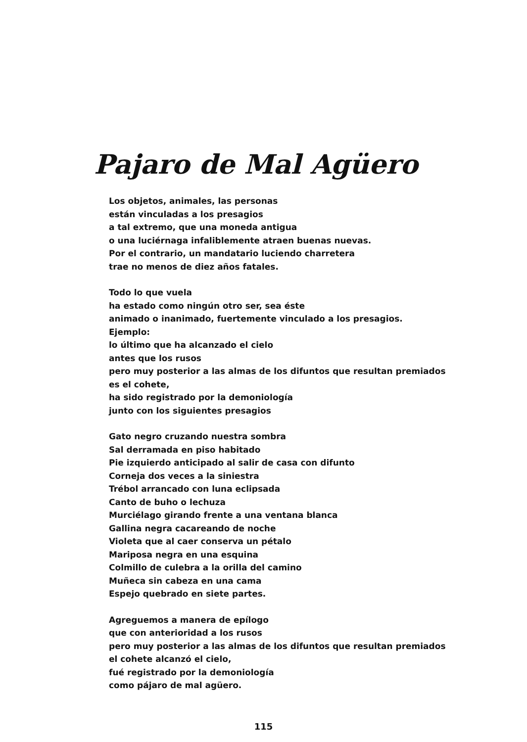Pajaro de Mal Agüero
Los objetos, animales, las personas
están vinculadas a los presagios
a tal extremo, que una moneda antigua
o una luciérnaga infaliblemente atraen buenas nuevas.
Por el contrario, un mandatario luciendo charretera
trae no menos de diez años fatales.
Todo lo que vuela
ha estado como ningún otro ser, sea éste
animado o inanimado, fuertemente vinculado a los presagios.
Ejemplo:
lo último que ha alcanzado el cielo
antes que los rusos
pero muy posterior a las almas de los difuntos que resultan premiados
es el cohete,
ha sido registrado por la demoniología
junto con los siguientes presagios
Gato negro cruzando nuestra sombra
Sal derramada en piso habitado
Pie izquierdo anticipado al salir de casa con difunto
Corneja dos veces a la siniestra
Trébol arrancado con luna eclipsada
Canto de buho o lechuza
Murciélago girando frente a una ventana blanca
Gallina negra cacareando de noche
Violeta que al caer conserva un pétalo
Mariposa negra en una esquina
Colmillo de culebra a la orilla del camino
Muñeca sin cabeza en una cama
Espejo quebrado en siete partes.
Agreguemos a manera de epílogo
que con anterioridad a los rusos
pero muy posterior a las almas de los difuntos que resultan premiados
el cohete alcanzó el cielo,
fué registrado por la demoniología
como pájaro de mal agüero.
115